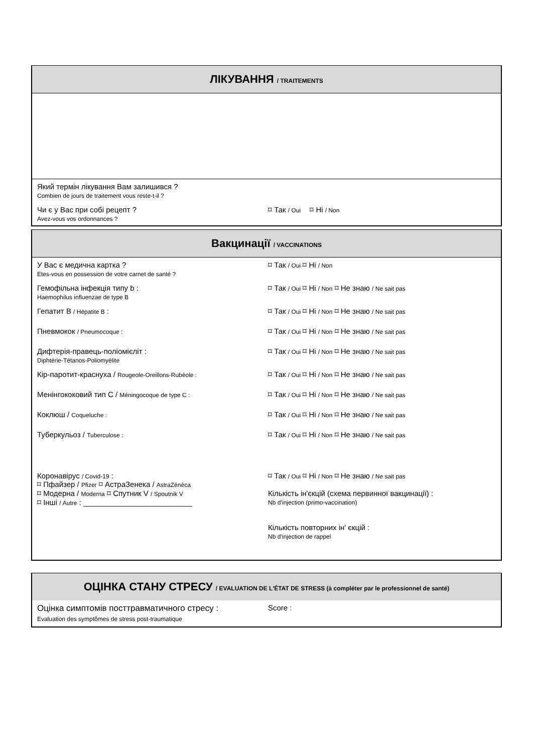ЛІКУВАННЯ / TRAITEMENTS
Який термін лікування Вам залишився ?
Combien de jours de traitement vous reste-t-il ?
Чи є у Вас при собі рецепт ?
Avez-vous vos ordonnances ?
⌑ Так / Oui ⌑ Ні / Non
Вакцинації / VACCINATIONS
У Вас є медична картка ?
Etes-vous en possession de votre carnet de santé ?
⌑ Так / Oui ⌑ Ні / Non
Гемофільна інфекція типу b :
Haemophilus influenzae de type B
⌑ Так / Oui ⌑ Ні / Non ⌑ Не знаю / Ne sait pas
Гепатит В / Hépatite B : ⌑ Так / Oui ⌑ Ні / Non ⌑ Не знаю / Ne sait pas
Пневмокок / Pneumocoque :
⌑ Так / Oui ⌑ Ні / Non ⌑ Не знаю / Ne sait pas
Дифтерія-правець-поліомієліт :
Diphtérie-Tétanos-Poliomyélite
⌑ Так / Oui ⌑ Ні / Non ⌑ Не знаю / Ne sait pas
Кір-паротит-краснуха / Rougeole-Oreillons-Rubéole :
⌑ Так / Oui ⌑ Ні / Non ⌑ Не знаю / Ne sait pas
Менінгококовий тип С / Méningocoque de type C :
⌑ Так / Oui ⌑ Ні / Non ⌑ Не знаю / Ne sait pas
Коклюш / Coqueluche :
⌑ Так / Oui ⌑ Ні / Non ⌑ Не знаю / Ne sait pas
Туберкульоз / Tuberculose :
⌑ Так / Oui ⌑ Ні / Non ⌑ Не знаю / Ne sait pas
Коронавірус / Covid-19 :
⌑ Пфайзер / Pfizer ⌑ АстраЗенека / AstraZénéca
⌑ Модерна / Moderna ⌑ Спутник V / Spoutnik V
⌑ Інші / Autre : __________________________
⌑ Так / Oui ⌑ Ні / Non ⌑ Не знаю / Ne sait pas
Кількість ін'єкцій (схема первинної вакцинації) :
Nb d’injection (primo-vaccination)
Кількість повторних ін' єкцій :
Nb d’injection de rappel
ОЦІНКА СТАНУ СТРЕСУ / EVALUATION DE L'ÉTAT DE STRESS (à compléter par le professionnel de santé)
Оцінка симптомів посттравматичного стресу :
Evaluation des symptômes de stress post-traumatique
Score :